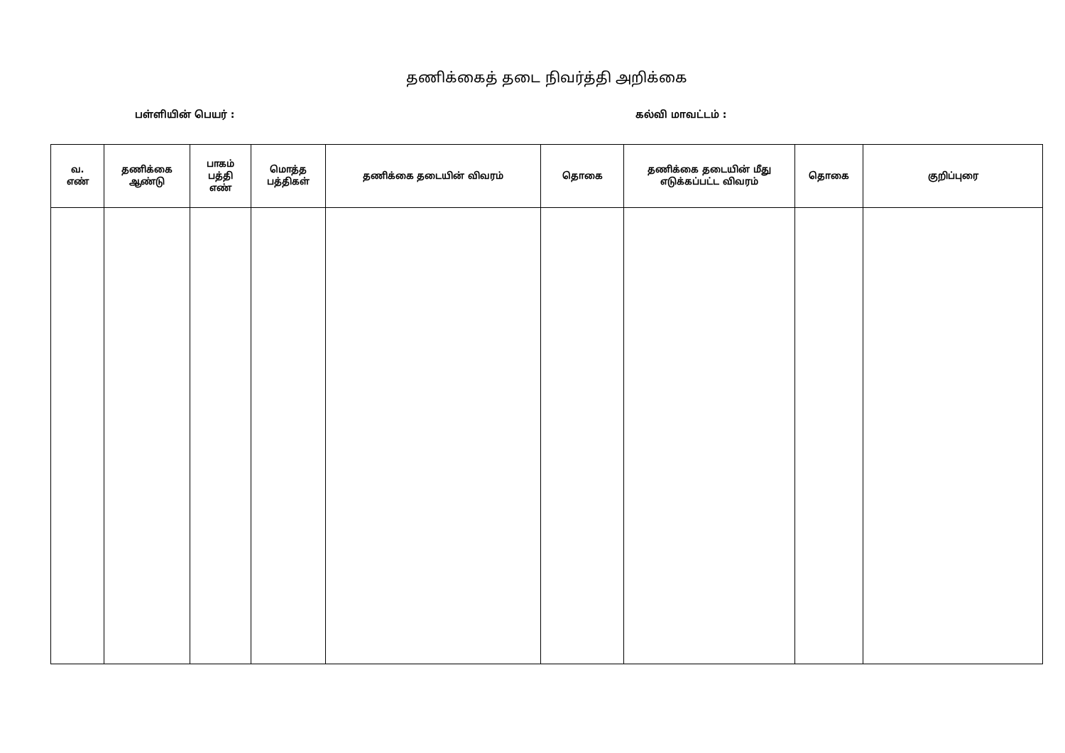தணிக்கைத் தடை நிவர்த்தி அறிக்கை
பள்ளியின் பெயர் : கல்வி மாவட்டம் :
| வ. எண் | தணிக்கை ஆண்டு | பாகம் பத்தி எண் | மொத்த பத்திகள் | தணிக்கை தடையின் விவரம் | தொகை | தணிக்கை தடையின் மீது எடுக்கப்பட்ட விவரம் | தொகை | குறிப்புரை |
| --- | --- | --- | --- | --- | --- | --- | --- | --- |